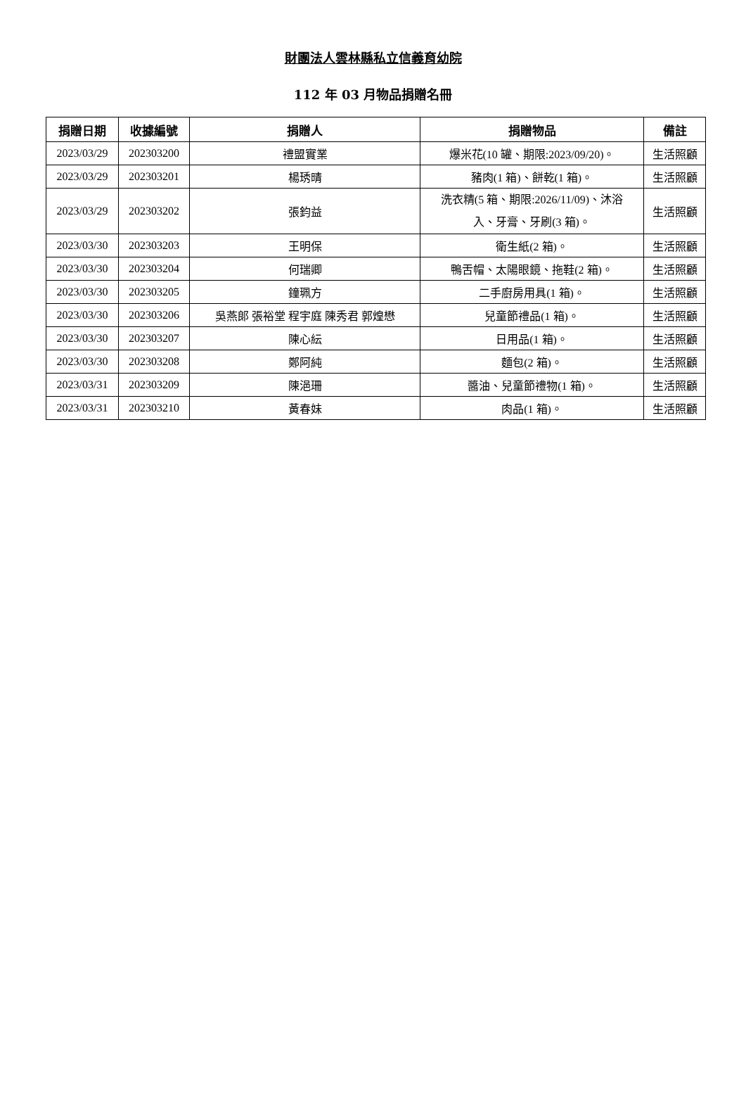財團法人雲林縣私立信義育幼院
112 年 03 月物品捐贈名冊
| 捐贈日期 | 收據編號 | 捐贈人 | 捐贈物品 | 備註 |
| --- | --- | --- | --- | --- |
| 2023/03/29 | 202303200 | 禮盟實業 | 爆米花(10 罐、期限:2023/09/20)。 | 生活照顧 |
| 2023/03/29 | 202303201 | 楊琇晴 | 豬肉(1 箱)、餅乾(1 箱)。 | 生活照顧 |
| 2023/03/29 | 202303202 | 張鈞益 | 洗衣精(5 箱、期限:2026/11/09)、沐浴 入、牙膏、牙刷(3 箱)。 | 生活照顧 |
| 2023/03/30 | 202303203 | 王明保 | 衛生紙(2 箱)。 | 生活照顧 |
| 2023/03/30 | 202303204 | 何瑞卿 | 鴨舌帽、太陽眼鏡、拖鞋(2 箱)。 | 生活照顧 |
| 2023/03/30 | 202303205 | 鐘珮方 | 二手廚房用具(1 箱)。 | 生活照顧 |
| 2023/03/30 | 202303206 | 吳燕郎 張裕堂 程宇庭 陳秀君 郭煌懋 | 兒童節禮品(1 箱)。 | 生活照顧 |
| 2023/03/30 | 202303207 | 陳心紜 | 日用品(1 箱)。 | 生活照顧 |
| 2023/03/30 | 202303208 | 鄭阿純 | 麵包(2 箱)。 | 生活照顧 |
| 2023/03/31 | 202303209 | 陳浥珊 | 醬油、兒童節禮物(1 箱)。 | 生活照顧 |
| 2023/03/31 | 202303210 | 黃春妹 | 肉品(1 箱)。 | 生活照顧 |